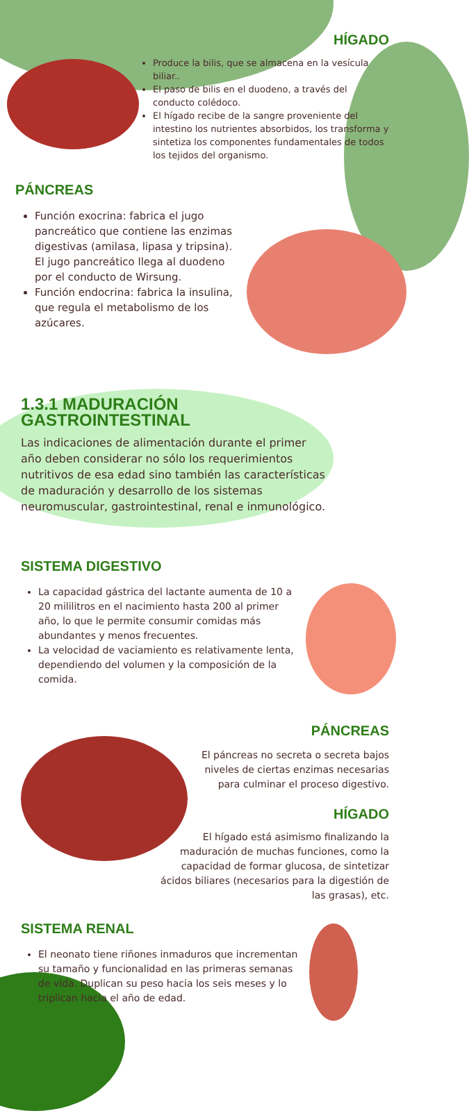HÍGADO
Produce la bilis, que se almacena en la vesícula biliar..
El paso de bilis en el duodeno, a través del conducto colédoco.
El hígado recibe de la sangre proveniente del intestino los nutrientes absorbidos, los transforma y sintetiza los componentes fundamentales de todos los tejidos del organismo.
PÁNCREAS
Función exocrina: fabrica el jugo pancreático que contiene las enzimas digestivas (amilasa, lipasa y tripsina). El jugo pancreático llega al duodeno por el conducto de Wirsung.
Función endocrina: fabrica la insulina, que regula el metabolismo de los azúcares.
1.3.1 MADURACIÓN GASTROINTESTINAL
Las indicaciones de alimentación durante el primer año deben considerar no sólo los requerimientos nutritivos de esa edad sino también las características de maduración y desarrollo de los sistemas neuromuscular, gastrointestinal, renal e inmunológico.
SISTEMA DIGESTIVO
La capacidad gástrica del lactante aumenta de 10 a 20 mililitros en el nacimiento hasta 200 al primer año, lo que le permite consumir comidas más abundantes y menos frecuentes.
La velocidad de vaciamiento es relativamente lenta, dependiendo del volumen y la composición de la comida.
PÁNCREAS
El páncreas no secreta o secreta bajos niveles de ciertas enzimas necesarias para culminar el proceso digestivo.
HÍGADO
El hígado está asimismo finalizando la maduración de muchas funciones, como la capacidad de formar glucosa, de sintetizar ácidos biliares (necesarios para la digestión de las grasas), etc.
SISTEMA RENAL
El neonato tiene riñones inmaduros que incrementan su tamaño y funcionalidad en las primeras semanas de vida. Duplican su peso hacia los seis meses y lo triplican hacia el año de edad.